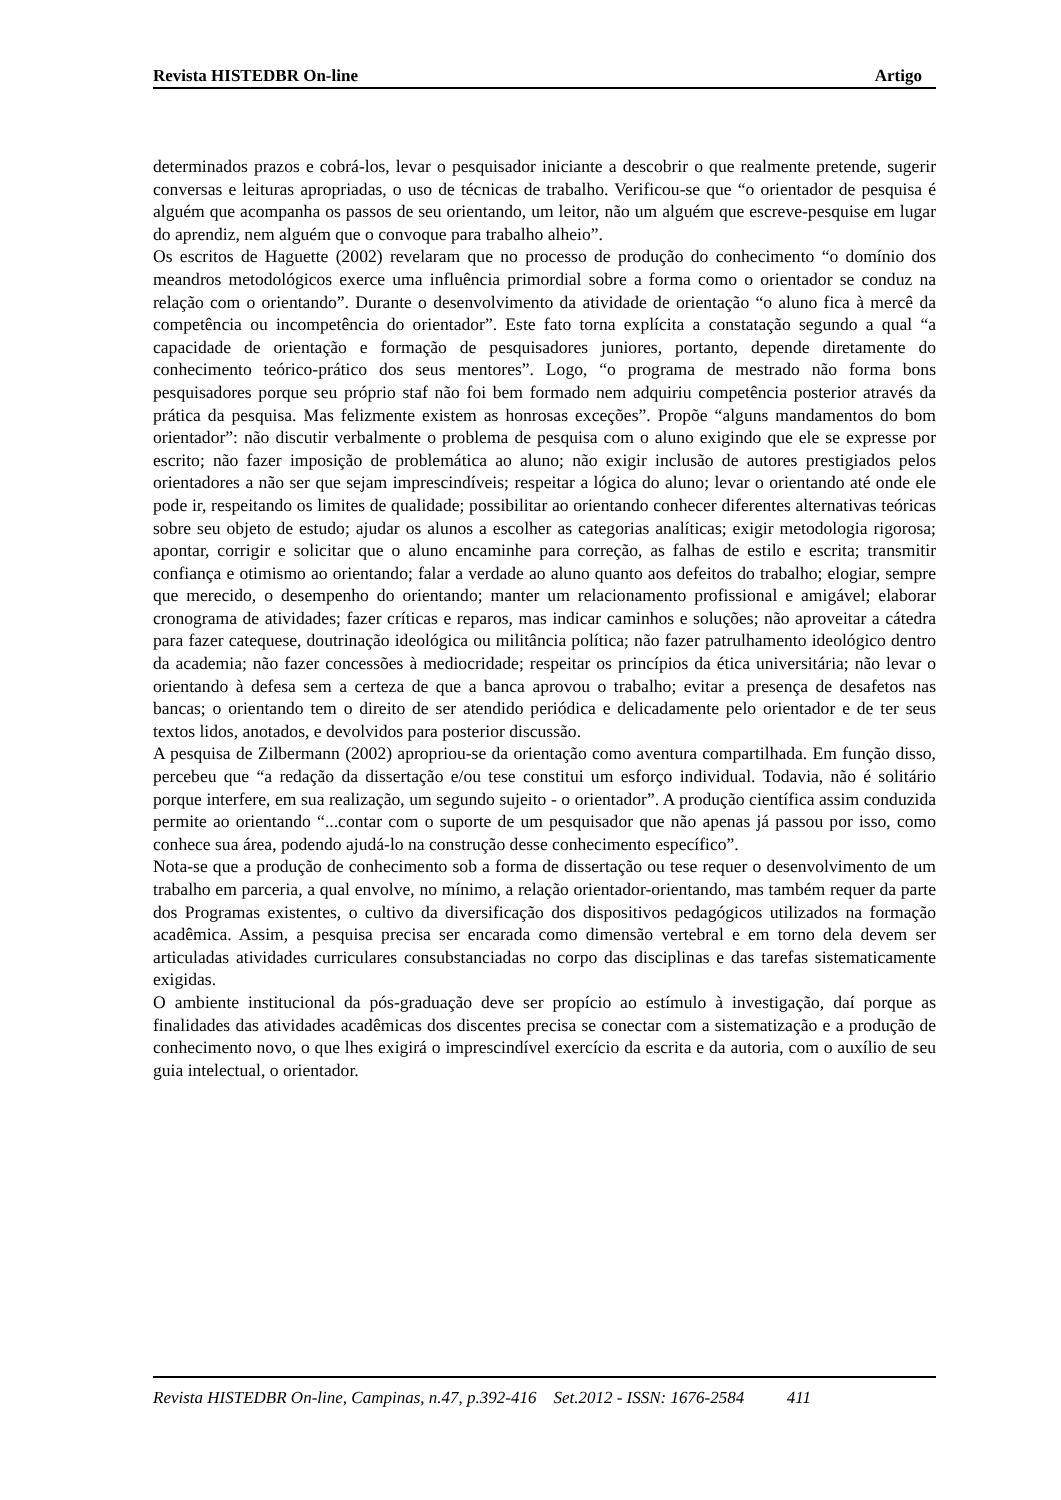Revista HISTEDBR On-line Artigo
determinados prazos e cobrá-los, levar o pesquisador iniciante a descobrir o que realmente pretende, sugerir conversas e leituras apropriadas, o uso de técnicas de trabalho. Verificou-se que “o orientador de pesquisa é alguém que acompanha os passos de seu orientando, um leitor, não um alguém que escreve-pesquise em lugar do aprendiz, nem alguém que o convoque para trabalho alheio”.
Os escritos de Haguette (2002) revelaram que no processo de produção do conhecimento “o domínio dos meandros metodológicos exerce uma influência primordial sobre a forma como o orientador se conduz na relação com o orientando”. Durante o desenvolvimento da atividade de orientação “o aluno fica à mercê da competência ou incompetência do orientador”. Este fato torna explícita a constatação segundo a qual “a capacidade de orientação e formação de pesquisadores juniores, portanto, depende diretamente do conhecimento teórico-prático dos seus mentores”. Logo, “o programa de mestrado não forma bons pesquisadores porque seu próprio staf não foi bem formado nem adquiriu competência posterior através da prática da pesquisa. Mas felizmente existem as honrosas exceções”. Propõe “alguns mandamentos do bom orientador”: não discutir verbalmente o problema de pesquisa com o aluno exigindo que ele se expresse por escrito; não fazer imposição de problemática ao aluno; não exigir inclusão de autores prestigiados pelos orientadores a não ser que sejam imprescindíveis; respeitar a lógica do aluno; levar o orientando até onde ele pode ir, respeitando os limites de qualidade; possibilitar ao orientando conhecer diferentes alternativas teóricas sobre seu objeto de estudo; ajudar os alunos a escolher as categorias analíticas; exigir metodologia rigorosa; apontar, corrigir e solicitar que o aluno encaminhe para correção, as falhas de estilo e escrita; transmitir confiança e otimismo ao orientando; falar a verdade ao aluno quanto aos defeitos do trabalho; elogiar, sempre que merecido, o desempenho do orientando; manter um relacionamento profissional e amigável; elaborar cronograma de atividades; fazer críticas e reparos, mas indicar caminhos e soluções; não aproveitar a cátedra para fazer catequese, doutrinação ideológica ou militância política; não fazer patrulhamento ideológico dentro da academia; não fazer concessões à mediocridade; respeitar os princípios da ética universitária; não levar o orientando à defesa sem a certeza de que a banca aprovou o trabalho; evitar a presença de desafetos nas bancas; o orientando tem o direito de ser atendido periódica e delicadamente pelo orientador e de ter seus textos lidos, anotados, e devolvidos para posterior discussão.
A pesquisa de Zilbermann (2002) apropriou-se da orientação como aventura compartilhada. Em função disso, percebeu que “a redação da dissertação e/ou tese constitui um esforço individual. Todavia, não é solitário porque interfere, em sua realização, um segundo sujeito - o orientador”. A produção científica assim conduzida permite ao orientando “...contar com o suporte de um pesquisador que não apenas já passou por isso, como conhece sua área, podendo ajudá-lo na construção desse conhecimento específico”.
Nota-se que a produção de conhecimento sob a forma de dissertação ou tese requer o desenvolvimento de um trabalho em parceria, a qual envolve, no mínimo, a relação orientador-orientando, mas também requer da parte dos Programas existentes, o cultivo da diversificação dos dispositivos pedagógicos utilizados na formação acadêmica. Assim, a pesquisa precisa ser encarada como dimensão vertebral e em torno dela devem ser articuladas atividades curriculares consubstanciadas no corpo das disciplinas e das tarefas sistematicamente exigidas.
O ambiente institucional da pós-graduação deve ser propício ao estímulo à investigação, daí porque as finalidades das atividades acadêmicas dos discentes precisa se conectar com a sistematização e a produção de conhecimento novo, o que lhes exigirá o imprescindível exercício da escrita e da autoria, com o auxílio de seu guia intelectual, o orientador.
Revista HISTEDBR On-line, Campinas, n.47, p.392-416 Set.2012 - ISSN: 1676-2584 411